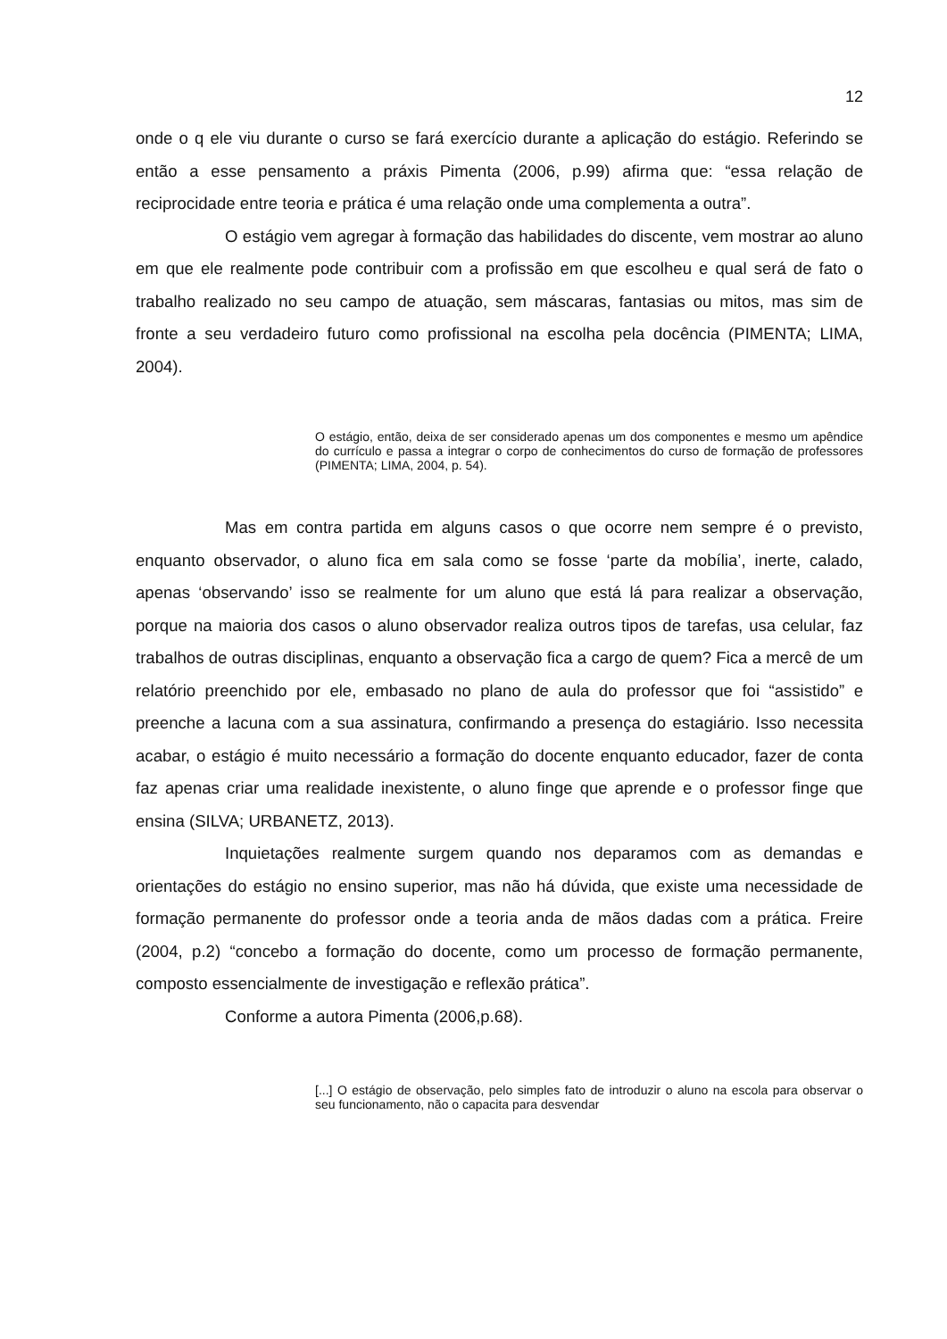12
onde o q ele viu durante o curso se fará exercício durante a aplicação do estágio. Referindo se então a esse pensamento a práxis Pimenta (2006, p.99) afirma que: “essa relação de reciprocidade entre teoria e prática é uma relação onde uma complementa a outra”.
O estágio vem agregar à formação das habilidades do discente, vem mostrar ao aluno em que ele realmente pode contribuir com a profissão em que escolheu e qual será de fato o trabalho realizado no seu campo de atuação, sem máscaras, fantasias ou mitos, mas sim de fronte a seu verdadeiro futuro como profissional na escolha pela docência (PIMENTA; LIMA, 2004).
O estágio, então, deixa de ser considerado apenas um dos componentes e mesmo um apêndice do currículo e passa a integrar o corpo de conhecimentos do curso de formação de professores (PIMENTA; LIMA, 2004, p. 54).
Mas em contra partida em alguns casos o que ocorre nem sempre é o previsto, enquanto observador, o aluno fica em sala como se fosse ‘parte da mobília’, inerte, calado, apenas ‘observando’ isso se realmente for um aluno que está lá para realizar a observação, porque na maioria dos casos o aluno observador realiza outros tipos de tarefas, usa celular, faz trabalhos de outras disciplinas, enquanto a observação fica a cargo de quem? Fica a mercê de um relatório preenchido por ele, embasado no plano de aula do professor que foi “assistido” e preenche a lacuna com a sua assinatura, confirmando a presença do estagiário. Isso necessita acabar, o estágio é muito necessário a formação do docente enquanto educador, fazer de conta faz apenas criar uma realidade inexistente, o aluno finge que aprende e o professor finge que ensina (SILVA; URBANETZ, 2013).
Inquietações realmente surgem quando nos deparamos com as demandas e orientações do estágio no ensino superior, mas não há dúvida, que existe uma necessidade de formação permanente do professor onde a teoria anda de mãos dadas com a prática. Freire (2004, p.2) “concebo a formação do docente, como um processo de formação permanente, composto essencialmente de investigação e reflexão prática”.
Conforme a autora Pimenta (2006,p.68).
[...] O estágio de observação, pelo simples fato de introduzir o aluno na escola para observar o seu funcionamento, não o capacita para desvendar